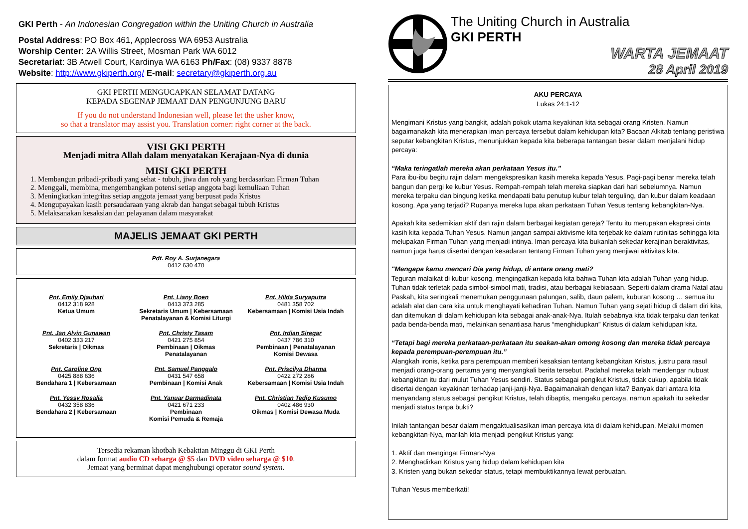GKI Perth - An Indonesian Congregation within the Uniting Church in Australia
Postal Address: PO Box 461, Applecross WA 6953 Australia
Worship Center: 2A Willis Street, Mosman Park WA 6012
Secretariat: 3B Atwell Court, Kardinya WA 6163 Ph/Fax: (08) 9337 8878
Website: http://www.gkiperth.org/ E-mail: secretary@gkiperth.org.au
GKI PERTH MENGUCAPKAN SELAMAT DATANG
KEPADA SEGENAP JEMAAT DAN PENGUNJUNG BARU
If you do not understand Indonesian well, please let the usher know,
so that a translator may assist you. Translation corner: right corner at the back.
VISI GKI PERTH
Menjadi mitra Allah dalam menyatakan Kerajaan-Nya di dunia
MISI GKI PERTH
1. Membangun pribadi-pribadi yang sehat - tubuh, jiwa dan roh yang berdasarkan Firman Tuhan
2. Menggali, membina, mengembangkan potensi setiap anggota bagi kemuliaan Tuhan
3. Meningkatkan integritas setiap anggota jemaat yang berpusat pada Kristus
4. Mengupayakan kasih persaudaraan yang akrab dan hangat sebagai tubuh Kristus
5. Melaksanakan kesaksian dan pelayanan dalam masyarakat
MAJELIS JEMAAT GKI PERTH
Pdt. Roy A. Surjanegara
0412 630 470
Pnt. Emily Djauhari
0412 318 928
Ketua Umum
Pnt. Liany Boen
0413 373 285
Sekretaris Umum | Kebersamaan
Penatalayanan & Komisi Liturgi
Pnt. Hilda Suryaputra
0481 358 702
Kebersamaan | Komisi Usia Indah
Pnt. Jan Alvin Gunawan
0402 333 217
Sekretaris | Oikmas
Pnt. Christy Tasam
0421 275 854
Pembinaan | Oikmas
Penatalayanan
Pnt. Irdian Siregar
0437 786 310
Pembinaan | Penatalayanan
Komisi Dewasa
Pnt. Caroline Ong
0425 888 636
Bendahara 1 | Kebersamaan
Pnt. Samuel Panggalo
0431 547 658
Pembinaan | Komisi Anak
Pnt. Priscilya Dharma
0422 272 286
Kebersamaan | Komisi Usia Indah
Pnt. Yessy Rosalia
0432 358 836
Bendahara 2 | Kebersamaan
Pnt. Yanuar Darmadinata
0421 671 233
Pembinaan
Komisi Pemuda & Remaja
Pnt. Christian Tedjo Kusumo
0402 486 930
Oikmas | Komisi Dewasa Muda
Tersedia rekaman khotbah Kebaktian Minggu di GKI Perth
dalam format audio CD seharga @ $5 dan DVD video seharga @ $10.
Jemaat yang berminat dapat menghubungi operator sound system.
The Uniting Church in Australia
GKI PERTH
WARTA JEMAAT
28 April 2019
AKU PERCAYA
Lukas 24:1-12
Mengimani Kristus yang bangkit, adalah pokok utama keyakinan kita sebagai orang Kristen. Namun bagaimanakah kita menerapkan iman percaya tersebut dalam kehidupan kita? Bacaan Alkitab tentang peristiwa seputar kebangkitan Kristus, menunjukkan kepada kita beberapa tantangan besar dalam menjalani hidup percaya:
“Maka teringatlah mereka akan perkataan Yesus itu.”
Para ibu-ibu begitu rajin dalam mengekspresikan kasih mereka kepada Yesus. Pagi-pagi benar mereka telah bangun dan pergi ke kubur Yesus. Rempah-rempah telah mereka siapkan dari hari sebelumnya. Namun mereka terpaku dan bingung ketika mendapati batu penutup kubur telah terguling, dan kubur dalam keadaan kosong. Apa yang terjadi? Rupanya mereka lupa akan perkataan Tuhan Yesus tentang kebangkitan-Nya.
Apakah kita sedemikian aktif dan rajin dalam berbagai kegiatan gereja? Tentu itu merupakan ekspresi cinta kasih kita kepada Tuhan Yesus. Namun jangan sampai aktivisme kita terjebak ke dalam rutinitas sehingga kita melupakan Firman Tuhan yang menjadi intinya. Iman percaya kita bukanlah sekedar kerajinan beraktivitas, namun juga harus disertai dengan kesadaran tentang Firman Tuhan yang menjiwai aktivitas kita.
"Mengapa kamu mencari Dia yang hidup, di antara orang mati?
Teguran malaikat di kubur kosong, mengingatkan kepada kita bahwa Tuhan kita adalah Tuhan yang hidup. Tuhan tidak terletak pada simbol-simbol mati, tradisi, atau berbagai kebiasaan. Seperti dalam drama Natal atau Paskah, kita seringkali menemukan penggunaan palungan, salib, daun palem, kuburan kosong … semua itu adalah alat dan cara kita untuk menghayati kehadiran Tuhan. Namun Tuhan yang sejati hidup di dalam diri kita, dan ditemukan di dalam kehidupan kita sebagai anak-anak-Nya. Itulah sebabnya kita tidak terpaku dan terikat pada benda-benda mati, melainkan senantiasa harus “menghidupkan” Kristus di dalam kehidupan kita.
“Tetapi bagi mereka perkataan-perkataan itu seakan-akan omong kosong dan mereka tidak percaya kepada perempuan-perempuan itu.”
Alangkah ironis, ketika para perempuan memberi kesaksian tentang kebangkitan Kristus, justru para rasul menjadi orang-orang pertama yang menyangkali berita tersebut. Padahal mereka telah mendengar nubuat kebangkitan itu dari mulut Tuhan Yesus sendiri. Status sebagai pengikut Kristus, tidak cukup, apabila tidak disertai dengan keyakinan terhadap janji-janji-Nya. Bagaimanakah dengan kita? Banyak dari antara kita menyandang status sebagai pengikut Kristus, telah dibaptis, mengaku percaya, namun apakah itu sekedar menjadi status tanpa bukti?
Inilah tantangan besar dalam mengaktualisasikan iman percaya kita di dalam kehidupan. Melalui momen kebangkitan-Nya, marilah kita menjadi pengikut Kristus yang:
1. Aktif dan mengingat Firman-Nya
2. Menghadirkan Kristus yang hidup dalam kehidupan kita
3. Kristen yang bukan sekedar status, tetapi membuktikannya lewat perbuatan.
Tuhan Yesus memberkati!